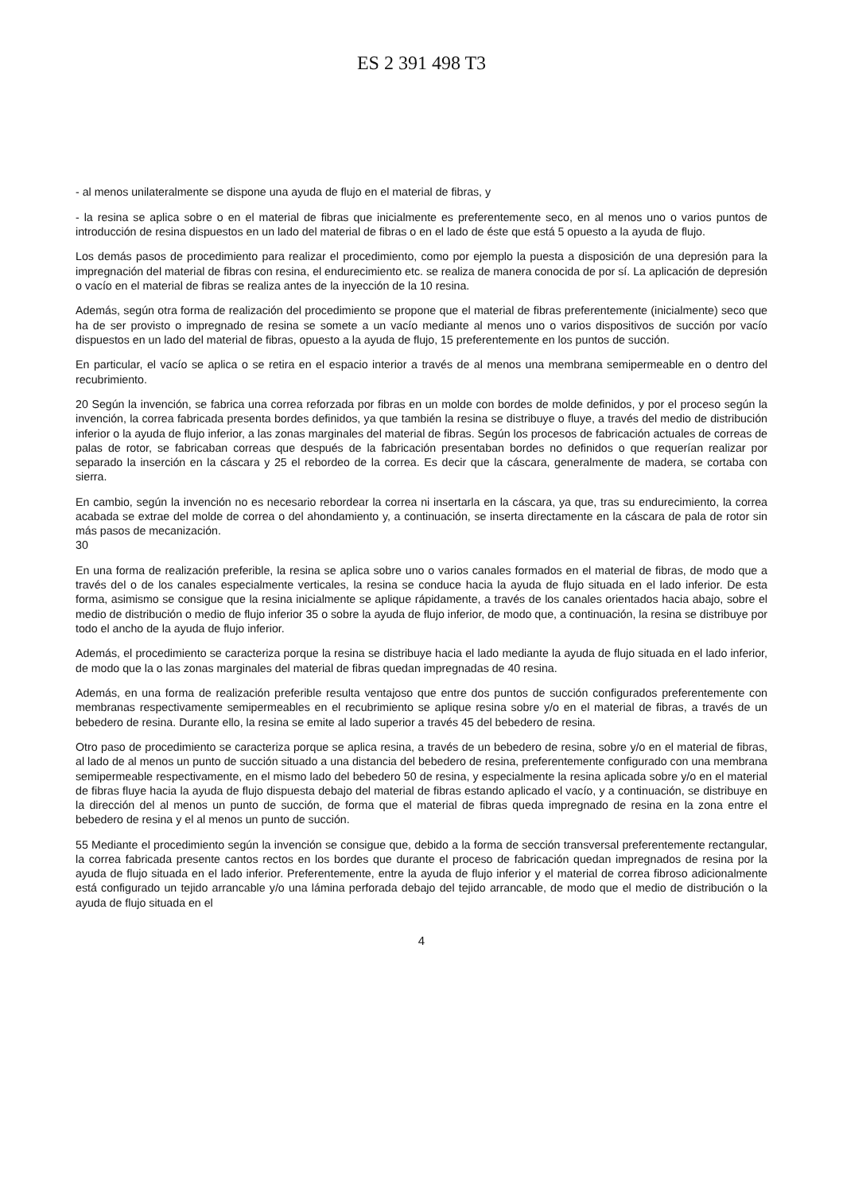ES 2 391 498 T3
- al menos unilateralmente se dispone una ayuda de flujo en el material de fibras, y
- la resina se aplica sobre o en el material de fibras que inicialmente es preferentemente seco, en al menos uno o varios puntos de introducción de resina dispuestos en un lado del material de fibras o en el lado de éste que está 5 opuesto a la ayuda de flujo.
Los demás pasos de procedimiento para realizar el procedimiento, como por ejemplo la puesta a disposición de una depresión para la impregnación del material de fibras con resina, el endurecimiento etc. se realiza de manera conocida de por sí. La aplicación de depresión o vacío en el material de fibras se realiza antes de la inyección de la 10 resina.
Además, según otra forma de realización del procedimiento se propone que el material de fibras preferentemente (inicialmente) seco que ha de ser provisto o impregnado de resina se somete a un vacío mediante al menos uno o varios dispositivos de succión por vacío dispuestos en un lado del material de fibras, opuesto a la ayuda de flujo, 15 preferentemente en los puntos de succión.
En particular, el vacío se aplica o se retira en el espacio interior a través de al menos una membrana semipermeable en o dentro del recubrimiento.
20 Según la invención, se fabrica una correa reforzada por fibras en un molde con bordes de molde definidos, y por el proceso según la invención, la correa fabricada presenta bordes definidos, ya que también la resina se distribuye o fluye, a través del medio de distribución inferior o la ayuda de flujo inferior, a las zonas marginales del material de fibras. Según los procesos de fabricación actuales de correas de palas de rotor, se fabricaban correas que después de la fabricación presentaban bordes no definidos o que requerían realizar por separado la inserción en la cáscara y 25 el rebordeo de la correa. Es decir que la cáscara, generalmente de madera, se cortaba con sierra.
En cambio, según la invención no es necesario rebordear la correa ni insertarla en la cáscara, ya que, tras su endurecimiento, la correa acabada se extrae del molde de correa o del ahondamiento y, a continuación, se inserta directamente en la cáscara de pala de rotor sin más pasos de mecanización.
30
En una forma de realización preferible, la resina se aplica sobre uno o varios canales formados en el material de fibras, de modo que a través del o de los canales especialmente verticales, la resina se conduce hacia la ayuda de flujo situada en el lado inferior. De esta forma, asimismo se consigue que la resina inicialmente se aplique rápidamente, a través de los canales orientados hacia abajo, sobre el medio de distribución o medio de flujo inferior 35 o sobre la ayuda de flujo inferior, de modo que, a continuación, la resina se distribuye por todo el ancho de la ayuda de flujo inferior.
Además, el procedimiento se caracteriza porque la resina se distribuye hacia el lado mediante la ayuda de flujo situada en el lado inferior, de modo que la o las zonas marginales del material de fibras quedan impregnadas de 40 resina.
Además, en una forma de realización preferible resulta ventajoso que entre dos puntos de succión configurados preferentemente con membranas respectivamente semipermeables en el recubrimiento se aplique resina sobre y/o en el material de fibras, a través de un bebedero de resina. Durante ello, la resina se emite al lado superior a través 45 del bebedero de resina.
Otro paso de procedimiento se caracteriza porque se aplica resina, a través de un bebedero de resina, sobre y/o en el material de fibras, al lado de al menos un punto de succión situado a una distancia del bebedero de resina, preferentemente configurado con una membrana semipermeable respectivamente, en el mismo lado del bebedero 50 de resina, y especialmente la resina aplicada sobre y/o en el material de fibras fluye hacia la ayuda de flujo dispuesta debajo del material de fibras estando aplicado el vacío, y a continuación, se distribuye en la dirección del al menos un punto de succión, de forma que el material de fibras queda impregnado de resina en la zona entre el bebedero de resina y el al menos un punto de succión.
55 Mediante el procedimiento según la invención se consigue que, debido a la forma de sección transversal preferentemente rectangular, la correa fabricada presente cantos rectos en los bordes que durante el proceso de fabricación quedan impregnados de resina por la ayuda de flujo situada en el lado inferior. Preferentemente, entre la ayuda de flujo inferior y el material de correa fibroso adicionalmente está configurado un tejido arrancable y/o una lámina perforada debajo del tejido arrancable, de modo que el medio de distribución o la ayuda de flujo situada en el
4